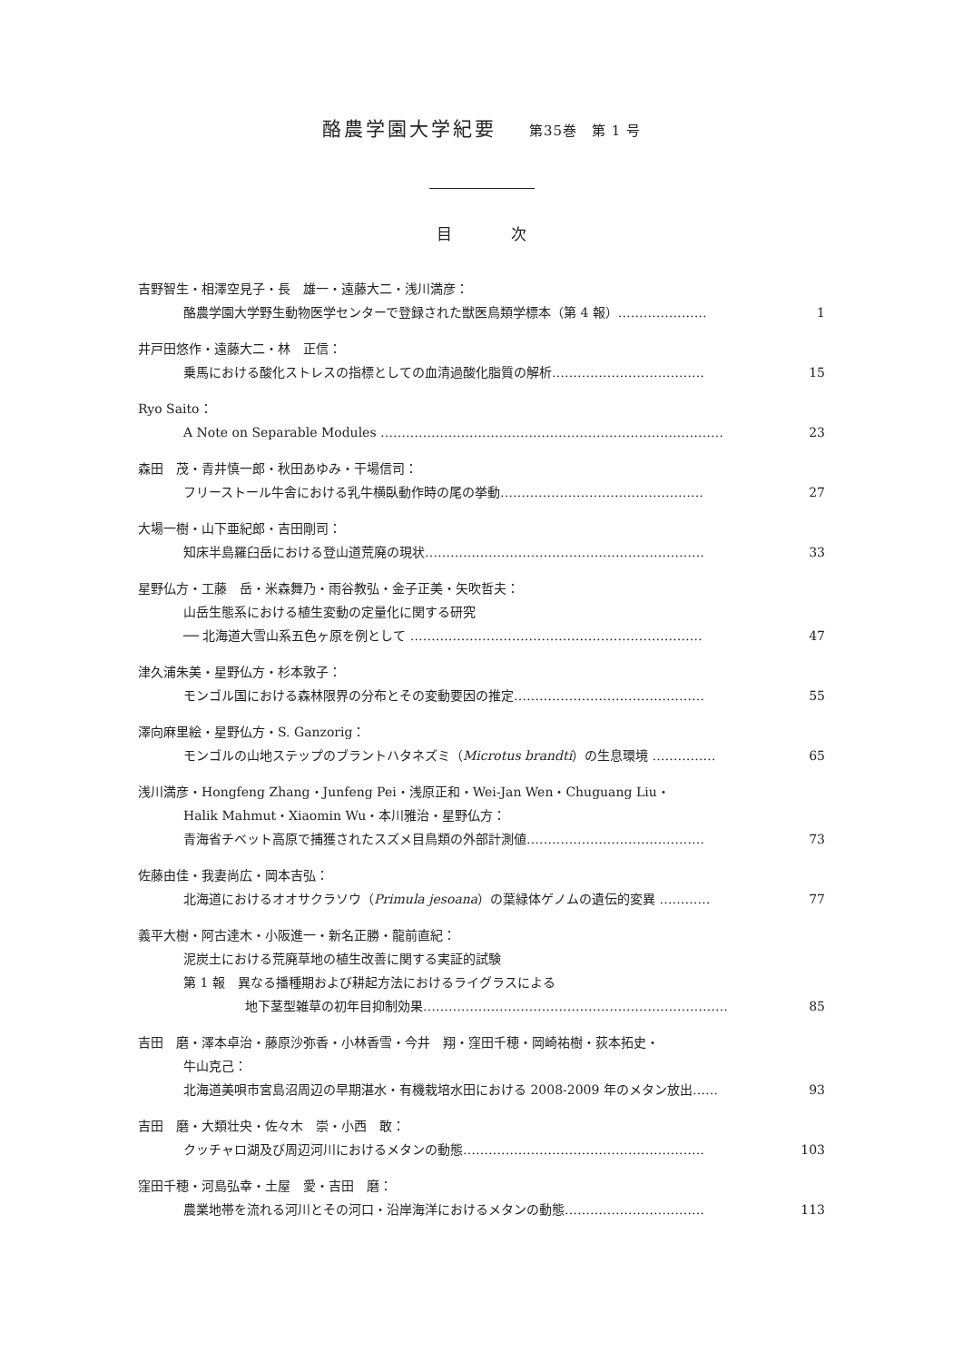酪農学園大学紀要 第35巻　第 1 号
目 次
吉野智生・相澤空見子・長　雄一・遠藤大二・浅川満彦：
酪農学園大学野生動物医学センターで登録された獣医鳥類学標本（第 4 報）………………… 1
井戸田悠作・遠藤大二・林　正信：
乗馬における酸化ストレスの指標としての血清過酸化脂質の解析……………………………… 15
Ryo Saito：
A Note on Separable Modules ……………………………………………………………………… 23
森田　茂・青井慎一郎・秋田あゆみ・干場信司：
フリーストール牛舎における乳牛横臥動作時の尾の挙動………………………………………… 27
大場一樹・山下亜紀郎・吉田剛司：
知床半島羅臼岳における登山道荒廃の現状………………………………………………………… 33
星野仏方・工藤　岳・米森舞乃・雨谷教弘・金子正美・矢吹哲夫：
山岳生態系における植生変動の定量化に関する研究
── 北海道大雪山系五色ヶ原を例として …………………………………………………………… 47
津久浦朱美・星野仏方・杉本敦子：
モンゴル国における森林限界の分布とその変動要因の推定……………………………………… 55
澤向麻里絵・星野仏方・S. Ganzorig：
モンゴルの山地ステップのブラントハタネズミ（Microtus brandti）の生息環境 …………… 65
浅川満彦・Hongfeng Zhang・Junfeng Pei・浅原正和・Wei-Jan Wen・Chuguang Liu・
Halik Mahmut・Xiaomin Wu・本川雅治・星野仏方：
青海省チベット高原で捕獲されたスズメ目鳥類の外部計測値…………………………………… 73
佐藤由佳・我妻尚広・岡本吉弘：
北海道におけるオオサクラソウ（Primula jesoana）の葉緑体ゲノムの遺伝的変異 ………… 77
義平大樹・阿古達木・小阪進一・新名正勝・龍前直紀：
泥炭土における荒廃草地の植生改善に関する実証的試験
第 1 報　異なる播種期および耕起方法におけるライグラスによる
地下茎型雑草の初年目抑制効果……………………………………………………………… 85
吉田　磨・澤本卓治・藤原沙弥香・小林香雪・今井　翔・窪田千穂・岡崎祐樹・荻本拓史・
牛山克己：
北海道美唄市宮島沼周辺の早期湛水・有機栽培水田における 2008-2009 年のメタン放出…… 93
吉田　磨・大類壮央・佐々木　崇・小西　敢：
クッチャロ湖及び周辺河川におけるメタンの動態………………………………………………… 103
窪田千穂・河島弘幸・土屋　愛・吉田　磨：
農業地帯を流れる河川とその河口・沿岸海洋におけるメタンの動態…………………………… 113